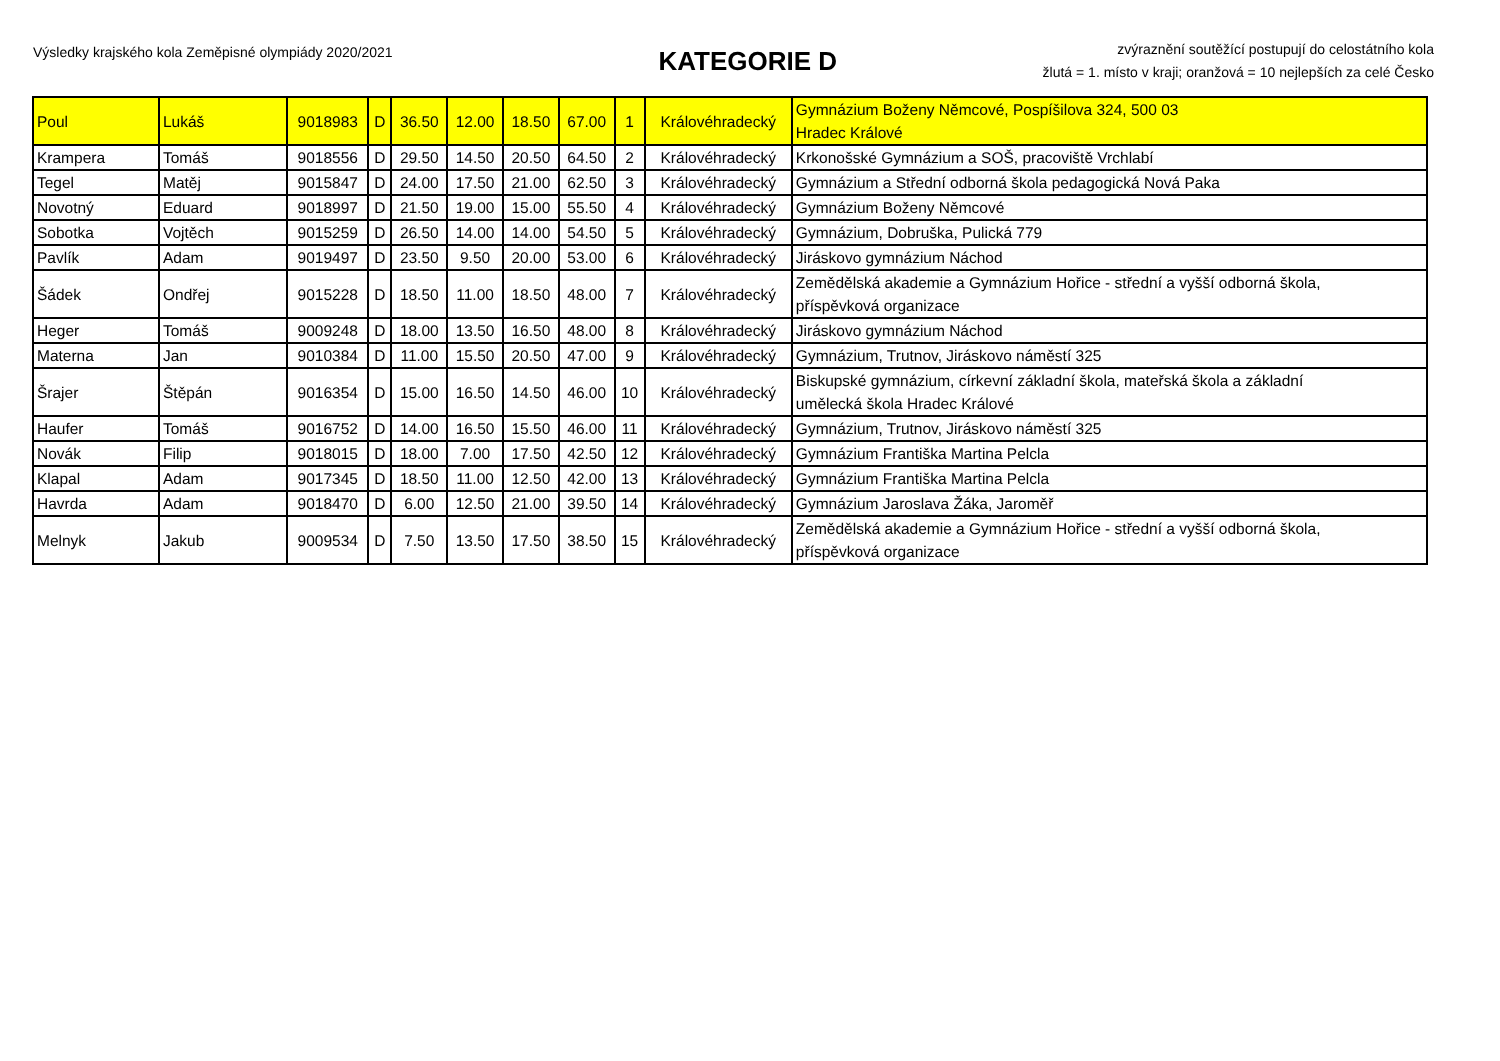Výsledky krajského kola Zeměpisné olympiády 2020/2021
KATEGORIE D
zvýraznění soutěžící postupují do celostátního kola
žlutá = 1. místo v kraji; oranžová = 10 nejlepších za celé Česko
| Poul | Lukáš | 9018983 | D | 36.50 | 12.00 | 18.50 | 67.00 | 1 | Královéhradecký | Gymnázium Boženy Němcové, Pospíšilova 324, 500 03 Hradec Králové |
| Krampera | Tomáš | 9018556 | D | 29.50 | 14.50 | 20.50 | 64.50 | 2 | Královéhradecký | Krkonošské Gymnázium a SOŠ, pracoviště Vrchlabí |
| Tegel | Matěj | 9015847 | D | 24.00 | 17.50 | 21.00 | 62.50 | 3 | Královéhradecký | Gymnázium a Střední odborná škola pedagogická Nová Paka |
| Novotný | Eduard | 9018997 | D | 21.50 | 19.00 | 15.00 | 55.50 | 4 | Královéhradecký | Gymnázium Boženy Němcové |
| Sobotka | Vojtěch | 9015259 | D | 26.50 | 14.00 | 14.00 | 54.50 | 5 | Královéhradecký | Gymnázium, Dobruška, Pulická 779 |
| Pavlík | Adam | 9019497 | D | 23.50 | 9.50 | 20.00 | 53.00 | 6 | Královéhradecký | Jiráskovo gymnázium Náchod |
| Šádek | Ondřej | 9015228 | D | 18.50 | 11.00 | 18.50 | 48.00 | 7 | Královéhradecký | Zemědělská akademie a Gymnázium Hořice - střední a vyšší odborná škola, příspěvková organizace |
| Heger | Tomáš | 9009248 | D | 18.00 | 13.50 | 16.50 | 48.00 | 8 | Královéhradecký | Jiráskovo gymnázium Náchod |
| Materna | Jan | 9010384 | D | 11.00 | 15.50 | 20.50 | 47.00 | 9 | Královéhradecký | Gymnázium, Trutnov, Jiráskovo náměstí 325 |
| Šrajer | Štěpán | 9016354 | D | 15.00 | 16.50 | 14.50 | 46.00 | 10 | Královéhradecký | Biskupské gymnázium, církevní základní škola, mateřská škola a základní umělecká škola Hradec Králové |
| Haufer | Tomáš | 9016752 | D | 14.00 | 16.50 | 15.50 | 46.00 | 11 | Královéhradecký | Gymnázium, Trutnov, Jiráskovo náměstí 325 |
| Novák | Filip | 9018015 | D | 18.00 | 7.00 | 17.50 | 42.50 | 12 | Královéhradecký | Gymnázium Františka Martina Pelcla |
| Klapal | Adam | 9017345 | D | 18.50 | 11.00 | 12.50 | 42.00 | 13 | Královéhradecký | Gymnázium Františka Martina Pelcla |
| Havrda | Adam | 9018470 | D | 6.00 | 12.50 | 21.00 | 39.50 | 14 | Královéhradecký | Gymnázium Jaroslava Žáka, Jaroměř |
| Melnyk | Jakub | 9009534 | D | 7.50 | 13.50 | 17.50 | 38.50 | 15 | Královéhradecký | Zemědělská akademie a Gymnázium Hořice - střední a vyšší odborná škola, příspěvková organizace |